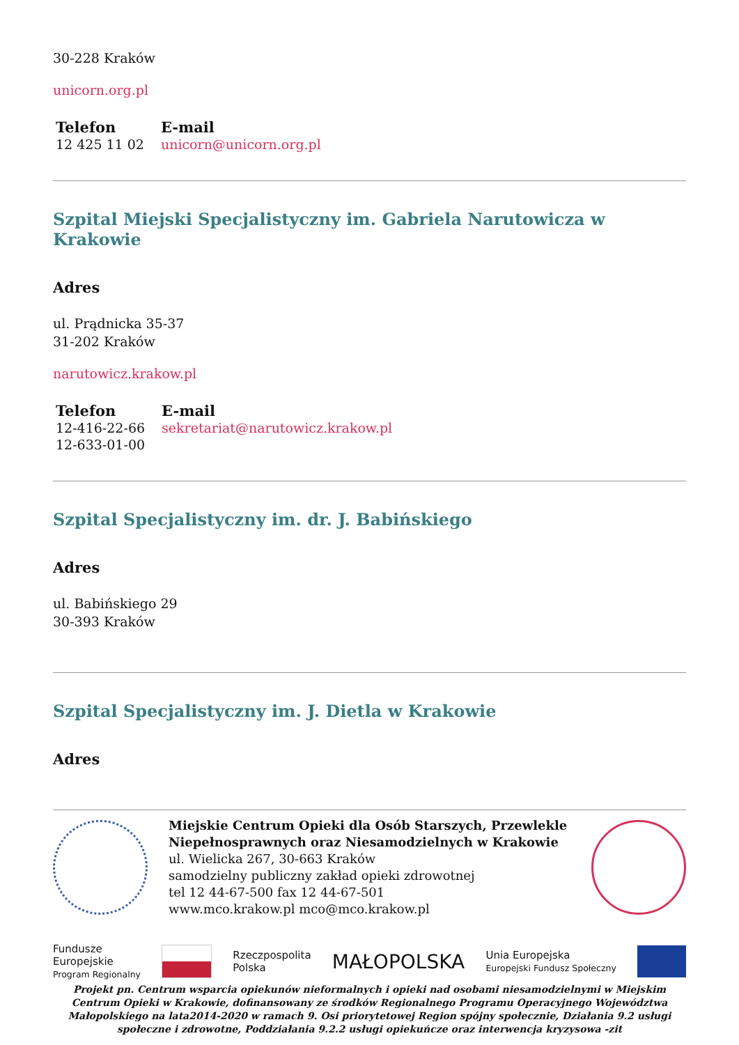30-228 Kraków
unicorn.org.pl
| Telefon | E-mail |
| --- | --- |
| 12 425 11 02 | unicorn@unicorn.org.pl |
Szpital Miejski Specjalistyczny im. Gabriela Narutowicza w Krakowie
Adres
ul. Prądnicka 35-37
31-202 Kraków
narutowicz.krakow.pl
| Telefon | E-mail |
| --- | --- |
| 12-416-22-66 12-633-01-00 | sekretariat@narutowicz.krakow.pl |
Szpital Specjalistyczny im. dr. J. Babińskiego
Adres
ul. Babińskiego 29
30-393 Kraków
Szpital Specjalistyczny im. J. Dietla w Krakowie
Adres
Miejskie Centrum Opieki dla Osób Starszych, Przewlekle Niepełnosprawnych oraz Niesamodzielnych w Krakowie
ul. Wielicka 267, 30-663 Kraków
samodzielny publiczny zakład opieki zdrowotnej
tel 12 44-67-500 fax 12 44-67-501
www.mco.krakow.pl mco@mco.krakow.pl
Fundusze
Europejskie
Program Regionalny
Rzeczpospolita
Polska
MAŁOPOLSKA
Unia Europejska
Europejski Fundusz Społeczny
Projekt pn. Centrum wsparcia opiekunów nieformalnych i opieki nad osobami niesamodzielnymi w Miejskim Centrum Opieki w Krakowie, dofinansowany ze środków Regionalnego Programu Operacyjnego Województwa Małopolskiego na lata2014-2020 w ramach 9. Osi priorytetowej Region spójny społecznie, Działania 9.2 usługi społeczne i zdrowotne, Poddziałania 9.2.2 usługi opiekuńcze oraz interwencja kryzysowa -zit